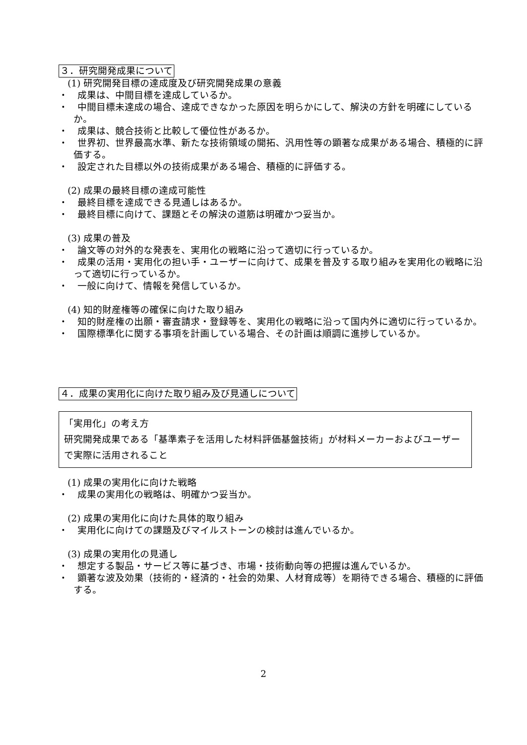３．研究開発成果について
(1) 研究開発目標の達成度及び研究開発成果の意義
・　成果は、中間目標を達成しているか。
・　中間目標未達成の場合、達成できなかった原因を明らかにして、解決の方針を明確にしているか。
・　成果は、競合技術と比較して優位性があるか。
・　世界初、世界最高水準、新たな技術領域の開拓、汎用性等の顕著な成果がある場合、積極的に評価する。
・　設定された目標以外の技術成果がある場合、積極的に評価する。
(2) 成果の最終目標の達成可能性
・　最終目標を達成できる見通しはあるか。
・　最終目標に向けて、課題とその解決の道筋は明確かつ妥当か。
(3) 成果の普及
・　論文等の対外的な発表を、実用化の戦略に沿って適切に行っているか。
・　成果の活用・実用化の担い手・ユーザーに向けて、成果を普及する取り組みを実用化の戦略に沿って適切に行っているか。
・　一般に向けて、情報を発信しているか。
(4) 知的財産権等の確保に向けた取り組み
・　知的財産権の出願・審査請求・登録等を、実用化の戦略に沿って国内外に適切に行っているか。
・　国際標準化に関する事項を計画している場合、その計画は順調に進捗しているか。
４．成果の実用化に向けた取り組み及び見通しについて
「実用化」の考え方
研究開発成果である「基準素子を活用した材料評価基盤技術」が材料メーカーおよびユーザーで実際に活用されること
(1) 成果の実用化に向けた戦略
・　成果の実用化の戦略は、明確かつ妥当か。
(2) 成果の実用化に向けた具体的取り組み
・　実用化に向けての課題及びマイルストーンの検討は進んでいるか。
(3) 成果の実用化の見通し
・　想定する製品・サービス等に基づき、市場・技術動向等の把握は進んでいるか。
・　顕著な波及効果（技術的・経済的・社会的効果、人材育成等）を期待できる場合、積極的に評価する。
2